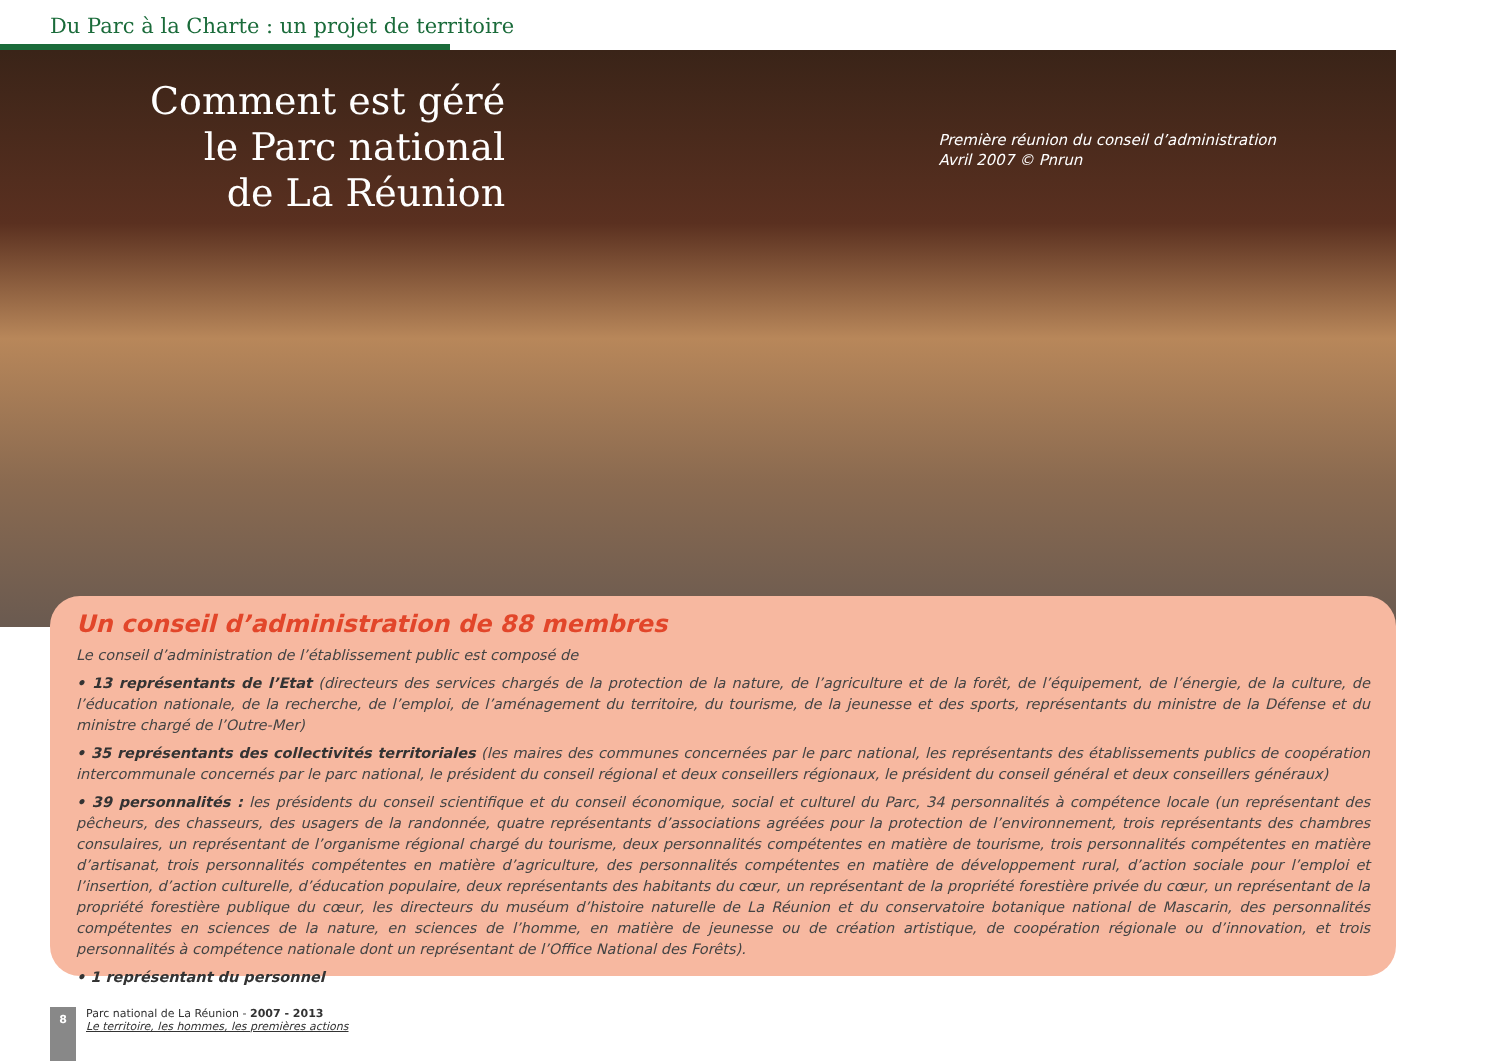Du Parc à la Charte : un projet de territoire
Comment est géré
le Parc national
de La Réunion
Première réunion du conseil d’administration
Avril 2007 © Pnrun
Un conseil d’administration de 88 membres
Le conseil d’administration de l’établissement public est composé de
• 13 représentants de l’Etat (directeurs des services chargés de la protection de la nature, de l’agriculture et de la forêt, de l’équipement, de l’énergie, de la culture, de l’éducation nationale, de la recherche, de l’emploi, de l’aménagement du territoire, du tourisme, de la jeunesse et des sports, représentants du ministre de la Défense et du ministre chargé de l’Outre-Mer)
• 35 représentants des collectivités territoriales (les maires des communes concernées par le parc national, les représentants des établissements publics de coopération intercommunale concernés par le parc national, le président du conseil régional et deux conseillers régionaux, le président du conseil général et deux conseillers généraux)
• 39 personnalités : les présidents du conseil scientifique et du conseil économique, social et culturel du Parc, 34 personnalités à compétence locale (un représentant des pêcheurs, des chasseurs, des usagers de la randonnée, quatre représentants d’associations agréées pour la protection de l’environnement, trois représentants des chambres consulaires, un représentant de l’organisme régional chargé du tourisme, deux personnalités compétentes en matière de tourisme, trois personnalités compétentes en matière d’artisanat, trois personnalités compétentes en matière d’agriculture, des personnalités compétentes en matière de développement rural, d’action sociale pour l’emploi et l’insertion, d’action culturelle, d’éducation populaire, deux représentants des habitants du cœur, un représentant de la propriété forestière privée du cœur, un représentant de la propriété forestière publique du cœur, les directeurs du muséum d’histoire naturelle de La Réunion et du conservatoire botanique national de Mascarin, des personnalités compétentes en sciences de la nature, en sciences de l’homme, en matière de jeunesse ou de création artistique, de coopération régionale ou d’innovation, et trois personnalités à compétence nationale dont un représentant de l’Office National des Forêts).
• 1 représentant du personnel
8
Parc national de La Réunion - 2007 - 2013
Le territoire, les hommes, les premières actions